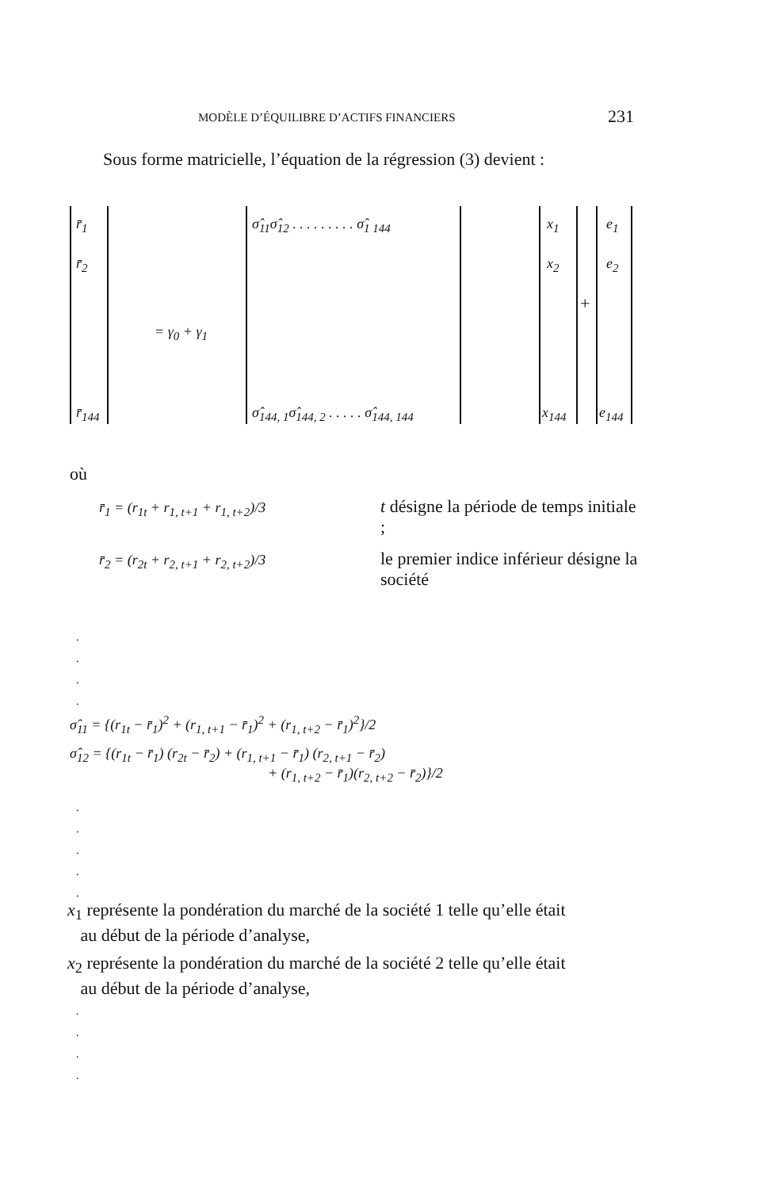MODÈLE D’ÉQUILIBRE D’ACTIFS FINANCIERS 231
Sous forme matricielle, l’équation de la régression (3) devient :
r̄<sub>1</sub>
r̄<sub>2</sub>
r̄<sub>144</sub>
= γ<sub>0</sub> + γ<sub>1</sub>
σ̂<sub>11</sub>σ̂<sub>12</sub> . . . . . . . . . σ̂<sub>1 144</sub>
σ̂<sub>144, 1</sub>σ̂<sub>144, 2</sub> . . . . . σ̂<sub>144, 144</sub>
x<sub>1</sub>
x<sub>2</sub>
x<sub>144</sub>
+
e<sub>1</sub>
e<sub>2</sub>
e<sub>144</sub>
où
r̄<sub>1</sub> = (r<sub>1t</sub> + r<sub>1, t+1</sub> + r<sub>1, t+2</sub>)/3
t désigne la période de temps initiale ;
r̄<sub>2</sub> = (r<sub>2t</sub> + r<sub>2, t+1</sub> + r<sub>2, t+2</sub>)/3
le premier indice inférieur désigne la société
.
.
.
.
σ̂<sub>11</sub> = {(r<sub>1t</sub> − r̄<sub>1</sub>)<sup>2</sup> + (r<sub>1, t+1</sub> − r̄<sub>1</sub>)<sup>2</sup> + (r<sub>1, t+2</sub> − r̄<sub>1</sub>)<sup>2</sup>}/2
σ̂<sub>12</sub> = {(r<sub>1t</sub> − r̄<sub>1</sub>) (r<sub>2t</sub> − r̄<sub>2</sub>) + (r<sub>1, t+1</sub> − r̄<sub>1</sub>) (r<sub>2, t+1</sub> − r̄<sub>2</sub>)
+ (r<sub>1, t+2</sub> − r̄<sub>1</sub>)(r<sub>2, t+2</sub> − r̄<sub>2</sub>)}/2
.
.
.
.
.
x<sub>1</sub> représente la pondération du marché de la société 1 telle qu’elle était
au début de la période d’analyse,
x<sub>2</sub> représente la pondération du marché de la société 2 telle qu’elle était
au début de la période d’analyse,
.
.
.
.